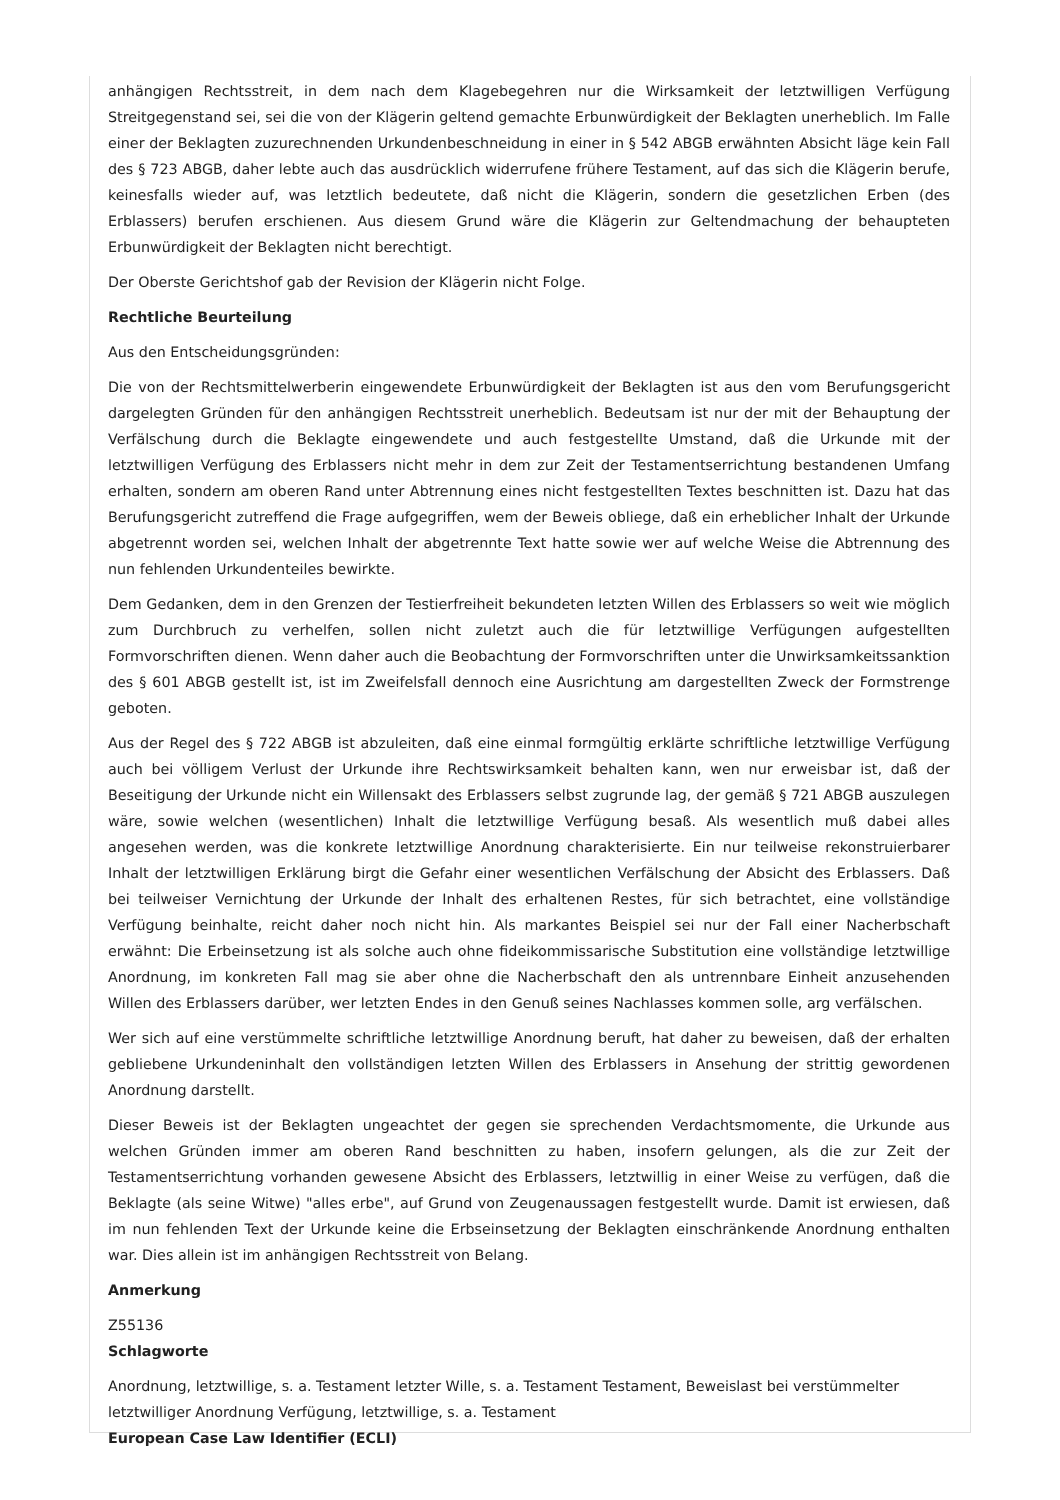anhängigen Rechtsstreit, in dem nach dem Klagebegehren nur die Wirksamkeit der letztwilligen Verfügung Streitgegenstand sei, sei die von der Klägerin geltend gemachte Erbunwürdigkeit der Beklagten unerheblich. Im Falle einer der Beklagten zuzurechnenden Urkundenbeschneidung in einer in § 542 ABGB erwähnten Absicht läge kein Fall des § 723 ABGB, daher lebte auch das ausdrücklich widerrufene frühere Testament, auf das sich die Klägerin berufe, keinesfalls wieder auf, was letztlich bedeutete, daß nicht die Klägerin, sondern die gesetzlichen Erben (des Erblassers) berufen erschienen. Aus diesem Grund wäre die Klägerin zur Geltendmachung der behaupteten Erbunwürdigkeit der Beklagten nicht berechtigt.
Der Oberste Gerichtshof gab der Revision der Klägerin nicht Folge.
Rechtliche Beurteilung
Aus den Entscheidungsgründen:
Die von der Rechtsmittelwerberin eingewendete Erbunwürdigkeit der Beklagten ist aus den vom Berufungsgericht dargelegten Gründen für den anhängigen Rechtsstreit unerheblich. Bedeutsam ist nur der mit der Behauptung der Verfälschung durch die Beklagte eingewendete und auch festgestellte Umstand, daß die Urkunde mit der letztwilligen Verfügung des Erblassers nicht mehr in dem zur Zeit der Testamentserrichtung bestandenen Umfang erhalten, sondern am oberen Rand unter Abtrennung eines nicht festgestellten Textes beschnitten ist. Dazu hat das Berufungsgericht zutreffend die Frage aufgegriffen, wem der Beweis obliege, daß ein erheblicher Inhalt der Urkunde abgetrennt worden sei, welchen Inhalt der abgetrennte Text hatte sowie wer auf welche Weise die Abtrennung des nun fehlenden Urkundenteiles bewirkte.
Dem Gedanken, dem in den Grenzen der Testierfreiheit bekundeten letzten Willen des Erblassers so weit wie möglich zum Durchbruch zu verhelfen, sollen nicht zuletzt auch die für letztwillige Verfügungen aufgestellten Formvorschriften dienen. Wenn daher auch die Beobachtung der Formvorschriften unter die Unwirksamkeitssanktion des § 601 ABGB gestellt ist, ist im Zweifelsfall dennoch eine Ausrichtung am dargestellten Zweck der Formstrenge geboten.
Aus der Regel des § 722 ABGB ist abzuleiten, daß eine einmal formgültig erklärte schriftliche letztwillige Verfügung auch bei völligem Verlust der Urkunde ihre Rechtswirksamkeit behalten kann, wen nur erweisbar ist, daß der Beseitigung der Urkunde nicht ein Willensakt des Erblassers selbst zugrunde lag, der gemäß § 721 ABGB auszulegen wäre, sowie welchen (wesentlichen) Inhalt die letztwillige Verfügung besaß. Als wesentlich muß dabei alles angesehen werden, was die konkrete letztwillige Anordnung charakterisierte. Ein nur teilweise rekonstruierbarer Inhalt der letztwilligen Erklärung birgt die Gefahr einer wesentlichen Verfälschung der Absicht des Erblassers. Daß bei teilweiser Vernichtung der Urkunde der Inhalt des erhaltenen Restes, für sich betrachtet, eine vollständige Verfügung beinhalte, reicht daher noch nicht hin. Als markantes Beispiel sei nur der Fall einer Nacherbschaft erwähnt: Die Erbeinsetzung ist als solche auch ohne fideikommissarische Substitution eine vollständige letztwillige Anordnung, im konkreten Fall mag sie aber ohne die Nacherbschaft den als untrennbare Einheit anzusehenden Willen des Erblassers darüber, wer letzten Endes in den Genuß seines Nachlasses kommen solle, arg verfälschen.
Wer sich auf eine verstümmelte schriftliche letztwillige Anordnung beruft, hat daher zu beweisen, daß der erhalten gebliebene Urkundeninhalt den vollständigen letzten Willen des Erblassers in Ansehung der strittig gewordenen Anordnung darstellt.
Dieser Beweis ist der Beklagten ungeachtet der gegen sie sprechenden Verdachtsmomente, die Urkunde aus welchen Gründen immer am oberen Rand beschnitten zu haben, insofern gelungen, als die zur Zeit der Testamentserrichtung vorhanden gewesene Absicht des Erblassers, letztwillig in einer Weise zu verfügen, daß die Beklagte (als seine Witwe) "alles erbe", auf Grund von Zeugenaussagen festgestellt wurde. Damit ist erwiesen, daß im nun fehlenden Text der Urkunde keine die Erbseinsetzung der Beklagten einschränkende Anordnung enthalten war. Dies allein ist im anhängigen Rechtsstreit von Belang.
Anmerkung
Z55136
Schlagworte
Anordnung, letztwillige, s. a. Testament letzter Wille, s. a. Testament Testament, Beweislast bei verstümmelter letztwilliger Anordnung Verfügung, letztwillige, s. a. Testament
European Case Law Identifier (ECLI)